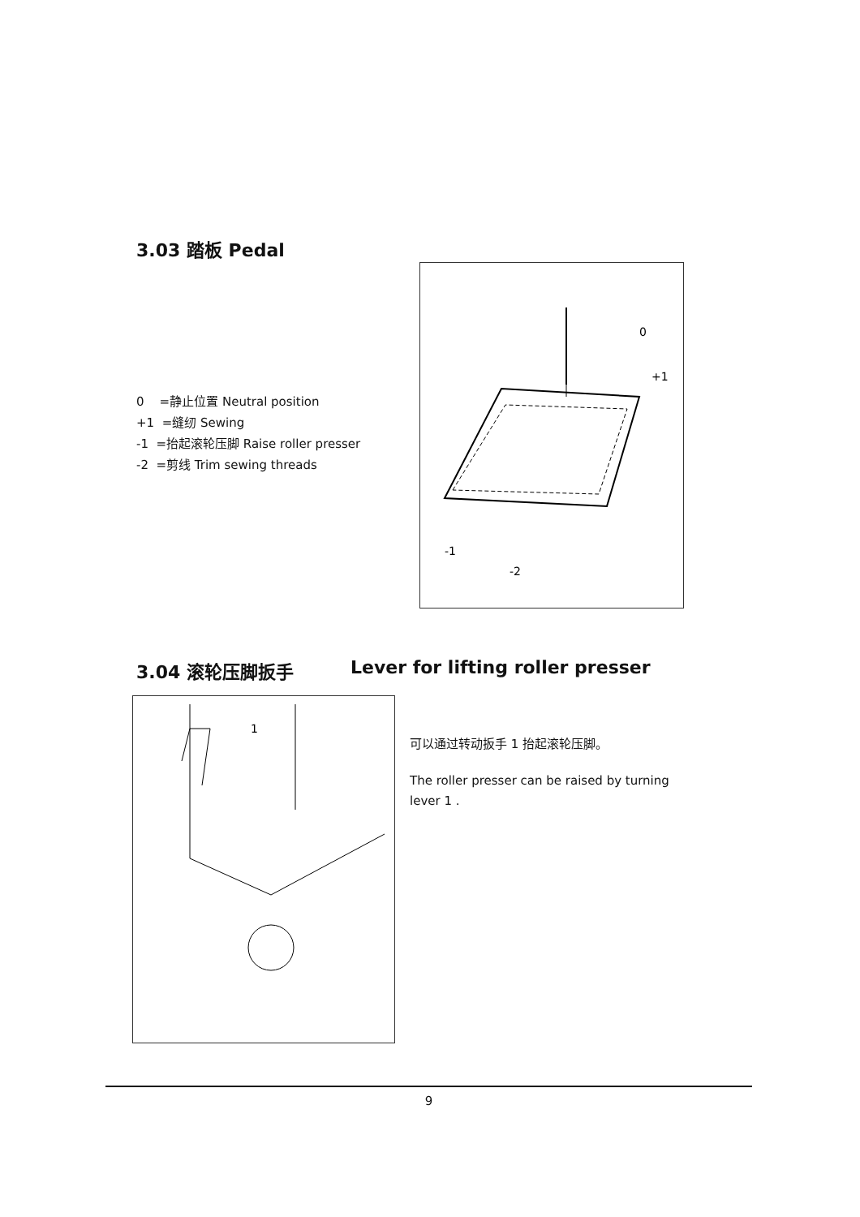3.03 踏板 Pedal
0 =静止位置 Neutral position
+1 =缝纫 Sewing
-1 =抬起滚轮压脚 Raise roller presser
-2 =剪线 Trim sewing threads
0
+1
-1
-2
3.04 滚轮压脚扳手 Lever for lifting roller presser
1
可以通过转动扳手 1 抬起滚轮压脚。
The roller presser can be raised by turning lever 1 .
9